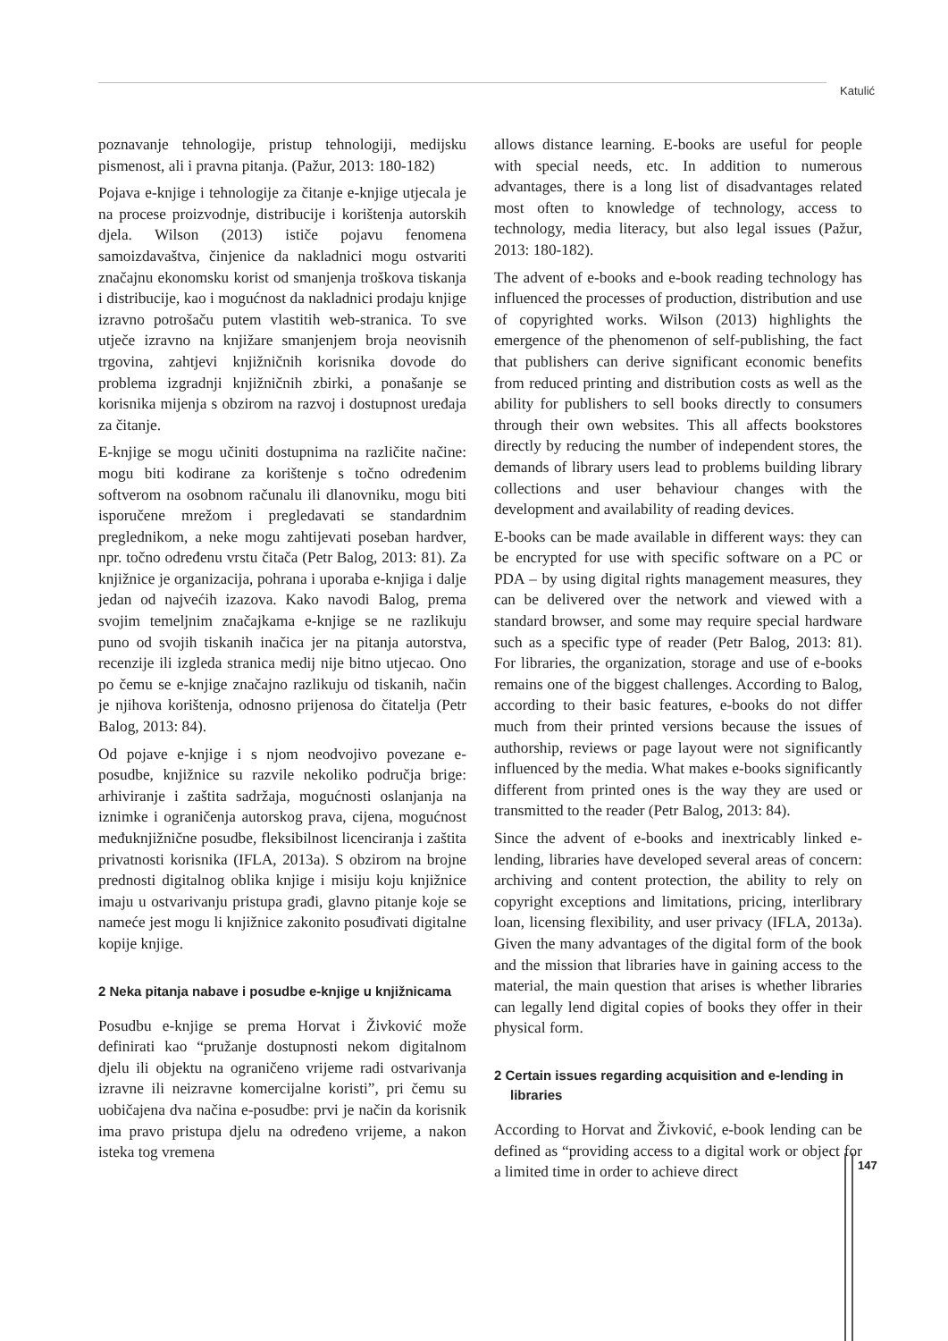Katulić
poznavanje tehnologije, pristup tehnologiji, medijsku pismenost, ali i pravna pitanja. (Pažur, 2013: 180-182)
Pojava e-knjige i tehnologije za čitanje e-knjige utjecala je na procese proizvodnje, distribucije i korištenja autorskih djela. Wilson (2013) ističe pojavu fenomena samoizdavaštva, činjenice da nakladnici mogu ostvariti značajnu ekonomsku korist od smanjenja troškova tiskanja i distribucije, kao i mogućnost da nakladnici prodaju knjige izravno potrošaču putem vlastitih web-stranica. To sve utječe izravno na knjižare smanjenjem broja neovisnih trgovina, zahtjevi knjižničnih korisnika dovode do problema izgradnji knjižničnih zbirki, a ponašanje se korisnika mijenja s obzirom na razvoj i dostupnost uređaja za čitanje.
E-knjige se mogu učiniti dostupnima na različite načine: mogu biti kodirane za korištenje s točno određenim softverom na osobnom računalu ili dlanovniku, mogu biti isporučene mrežom i pregledavati se standardnim preglednikom, a neke mogu zahtijevati poseban hardver, npr. točno određenu vrstu čitača (Petr Balog, 2013: 81). Za knjižnice je organizacija, pohrana i uporaba e-knjiga i dalje jedan od najvećih izazova. Kako navodi Balog, prema svojim temeljnim značajkama e-knjige se ne razlikuju puno od svojih tiskanih inačica jer na pitanja autorstva, recenzije ili izgleda stranica medij nije bitno utjecao. Ono po čemu se e-knjige značajno razlikuju od tiskanih, način je njihova korištenja, odnosno prijenosa do čitatelja (Petr Balog, 2013: 84).
Od pojave e-knjige i s njom neodvojivo povezane e-posudbe, knjižnice su razvile nekoliko područja brige: arhiviranje i zaštita sadržaja, mogućnosti oslanjanja na iznimke i ograničenja autorskog prava, cijena, mogućnost međuknjižnične posudbe, fleksibilnost licenciranja i zaštita privatnosti korisnika (IFLA, 2013a). S obzirom na brojne prednosti digitalnog oblika knjige i misiju koju knjižnice imaju u ostvarivanju pristupa građi, glavno pitanje koje se nameće jest mogu li knjižnice zakonito posuđivati digitalne kopije knjige.
2 Neka pitanja nabave i posudbe e-knjige u knjižnicama
Posudbu e-knjige se prema Horvat i Živković može definirati kao “pružanje dostupnosti nekom digitalnom djelu ili objektu na ograničeno vrijeme radi ostvarivanja izravne ili neizravne komercijalne koristi”, pri čemu su uobičajena dva načina e-posudbe: prvi je način da korisnik ima pravo pristupa djelu na određeno vrijeme, a nakon isteka tog vremena
allows distance learning. E-books are useful for people with special needs, etc. In addition to numerous advantages, there is a long list of disadvantages related most often to knowledge of technology, access to technology, media literacy, but also legal issues (Pažur, 2013: 180-182).
The advent of e-books and e-book reading technology has influenced the processes of production, distribution and use of copyrighted works. Wilson (2013) highlights the emergence of the phenomenon of self-publishing, the fact that publishers can derive significant economic benefits from reduced printing and distribution costs as well as the ability for publishers to sell books directly to consumers through their own websites. This all affects bookstores directly by reducing the number of independent stores, the demands of library users lead to problems building library collections and user behaviour changes with the development and availability of reading devices.
E-books can be made available in different ways: they can be encrypted for use with specific software on a PC or PDA – by using digital rights management measures, they can be delivered over the network and viewed with a standard browser, and some may require special hardware such as a specific type of reader (Petr Balog, 2013: 81). For libraries, the organization, storage and use of e-books remains one of the biggest challenges. According to Balog, according to their basic features, e-books do not differ much from their printed versions because the issues of authorship, reviews or page layout were not significantly influenced by the media. What makes e-books significantly different from printed ones is the way they are used or transmitted to the reader (Petr Balog, 2013: 84).
Since the advent of e-books and inextricably linked e-lending, libraries have developed several areas of concern: archiving and content protection, the ability to rely on copyright exceptions and limitations, pricing, interlibrary loan, licensing flexibility, and user privacy (IFLA, 2013a). Given the many advantages of the digital form of the book and the mission that libraries have in gaining access to the material, the main question that arises is whether libraries can legally lend digital copies of books they offer in their physical form.
2 Certain issues regarding acquisition and e-lending in libraries
According to Horvat and Živković, e-book lending can be defined as “providing access to a digital work or object for a limited time in order to achieve direct
147